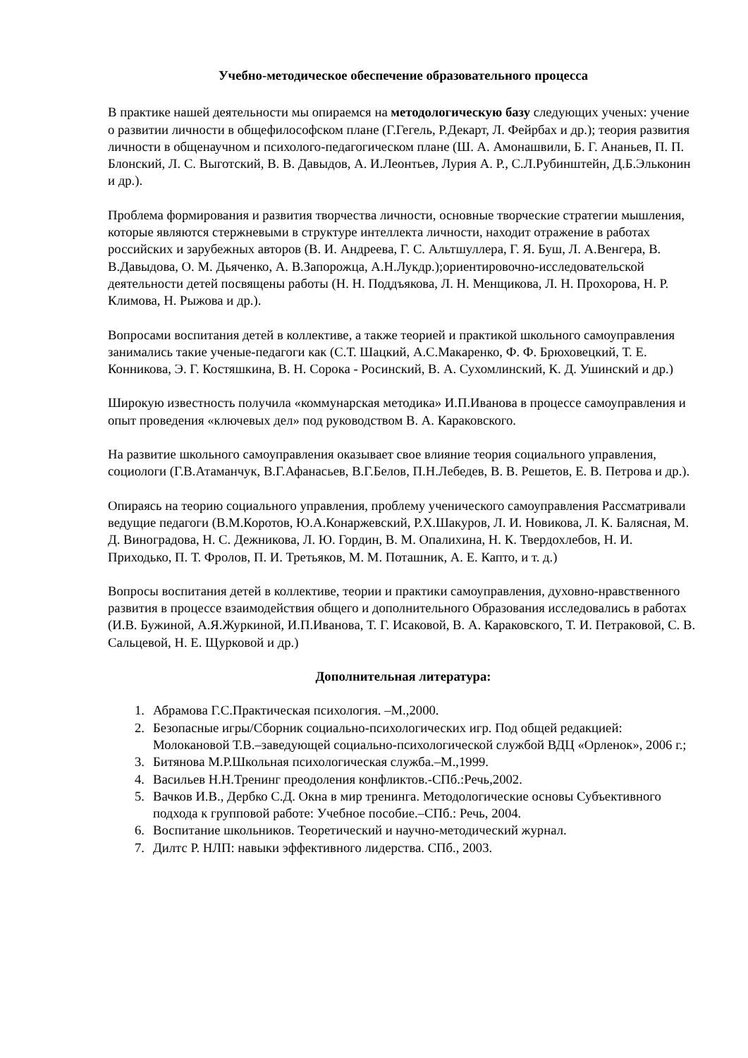Учебно-методическое обеспечение образовательного процесса
В практике нашей деятельности мы опираемся на методологическую базу следующих ученых: учение о развитии личности в общефилософском плане (Г.Гегель, Р.Декарт, Л. Фейрбах и др.); теория развития личности в общенаучном и психолого-педагогическом плане (Ш. А. Амонашвили, Б. Г. Ананьев, П. П. Блонский, Л. С. Выготский, В. В. Давыдов, А. И.Леонтьев, Лурия А. Р., С.Л.Рубинштейн, Д.Б.Эльконин и др.).
Проблема формирования и развития творчества личности, основные творческие стратегии мышления, которые являются стержневыми в структуре интеллекта личности, находит отражение в работах российских и зарубежных авторов (В. И. Андреева, Г. С. Альтшуллера, Г. Я. Буш, Л. А.Венгера, В. В.Давыдова, О. М. Дьяченко, А. В.Запорожца, А.Н.Лукдр.);ориентировочно-исследовательской деятельности детей посвящены работы (Н. Н. Поддъякова, Л. Н. Менщикова, Л. Н. Прохорова, Н. Р. Климова, Н. Рыжова и др.).
Вопросами воспитания детей в коллективе, а также теорией и практикой школьного самоуправления занимались такие ученые-педагоги как (С.Т. Шацкий, А.С.Макаренко, Ф. Ф. Брюховецкий, Т. Е. Конникова, Э. Г. Костяшкина, В. Н. Сорока - Росинский, В. А. Сухомлинский, К. Д. Ушинский и др.)
Широкую известность получила «коммунарская методика» И.П.Иванова в процессе самоуправления и опыт проведения «ключевых дел» под руководством В. А. Караковского.
На развитие школьного самоуправления оказывает свое влияние теория социального управления, социологи (Г.В.Атаманчук, В.Г.Афанасьев, В.Г.Белов, П.Н.Лебедев, В. В. Решетов, Е. В. Петрова и др.).
Опираясь на теорию социального управления, проблему ученического самоуправления Рассматривали ведущие педагоги (В.М.Коротов, Ю.А.Конаржевский, Р.Х.Шакуров, Л. И. Новикова, Л. К. Балясная, М. Д. Виноградова, Н. С. Дежникова, Л. Ю. Гордин, В. М. Опалихина, Н. К. Твердохлебов, Н. И. Приходько, П. Т. Фролов, П. И. Третьяков, М. М. Поташник, А. Е. Капто, и т. д.)
Вопросы воспитания детей в коллективе, теории и практики самоуправления, духовно-нравственного развития в процессе взаимодействия общего и дополнительного Образования исследовались в работах (И.В. Бужиной, А.Я.Журкиной, И.П.Иванова, Т. Г. Исаковой, В. А. Караковского, Т. И. Петраковой, С. В. Сальцевой, Н. Е. Щурковой и др.)
Дополнительная литература:
1. Абрамова Г.С.Практическая психология. –М.,2000.
2. Безопасные игры/Сборник социально-психологических игр. Под общей редакцией: Молокановой Т.В.–заведующей социально-психологической службой ВДЦ «Орленок», 2006 г.;
3. Битянова М.Р.Школьная психологическая служба.–М.,1999.
4. Васильев Н.Н.Тренинг преодоления конфликтов.-СПб.:Речь,2002.
5. Вачков И.В., Дербко С.Д. Окна в мир тренинга. Методологические основы Субъективного подхода к групповой работе: Учебное пособие.–СПб.: Речь, 2004.
6. Воспитание школьников. Теоретический и научно-методический журнал.
7. Дилтс Р. НЛП: навыки эффективного лидерства. СПб., 2003.